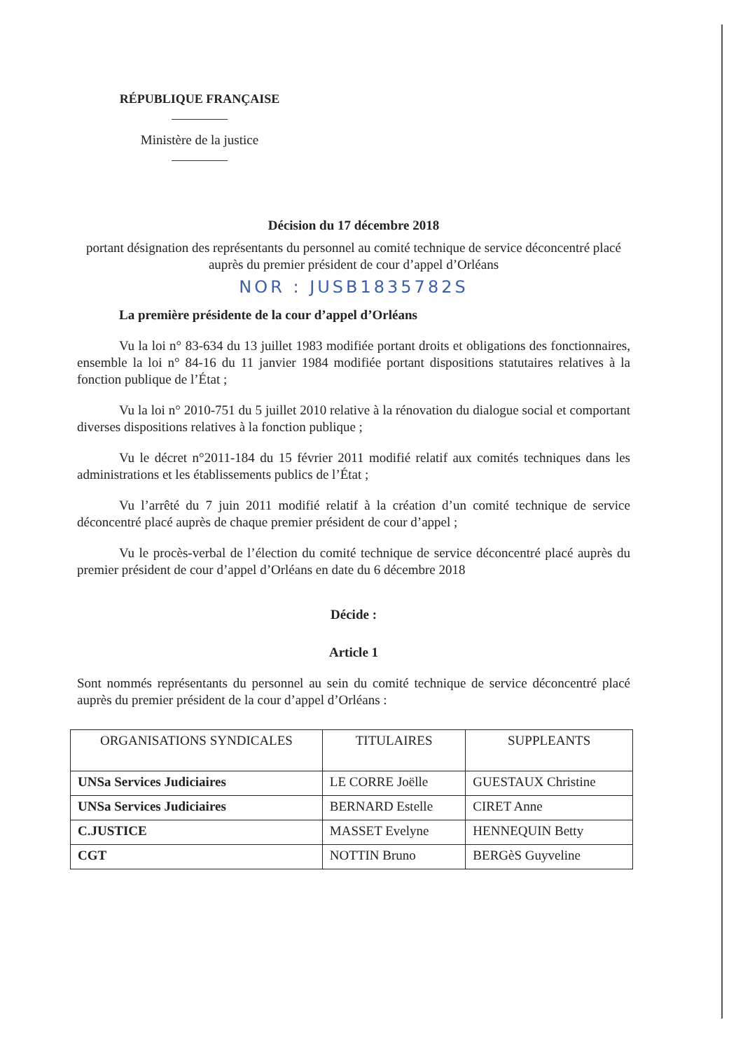RÉPUBLIQUE FRANÇAISE
Ministère de la justice
Décision du 17 décembre 2018
portant désignation des représentants du personnel au comité technique de service déconcentré placé auprès du premier président de cour d’appel d’Orléans
NOR : JUSB1835782S
La première présidente de la cour d’appel d’Orléans
Vu la loi n° 83-634 du 13 juillet 1983 modifiée portant droits et obligations des fonctionnaires, ensemble la loi n° 84-16 du 11 janvier 1984 modifiée portant dispositions statutaires relatives à la fonction publique de l’État ;
Vu la loi n° 2010-751 du 5 juillet 2010 relative à la rénovation du dialogue social et comportant diverses dispositions relatives à la fonction publique ;
Vu le décret n°2011-184 du 15 février 2011 modifié relatif aux comités techniques dans les administrations et les établissements publics de l’État ;
Vu l’arrêté du 7 juin 2011 modifié relatif à la création d’un comité technique de service déconcentré placé auprès de chaque premier président de cour d’appel ;
Vu le procès-verbal de l’élection du comité technique de service déconcentré placé auprès du premier président de cour d’appel d’Orléans en date du 6 décembre 2018
Décide :
Article 1
Sont nommés représentants du personnel au sein du comité technique de service déconcentré placé auprès du premier président de la cour d’appel d’Orléans :
| ORGANISATIONS SYNDICALES | TITULAIRES | SUPPLEANTS |
| --- | --- | --- |
| UNSa Services Judiciaires | LE CORRE Joëlle | GUESTAUX Christine |
| UNSa Services Judiciaires | BERNARD Estelle | CIRET Anne |
| C.JUSTICE | MASSET Evelyne | HENNEQUIN Betty |
| CGT | NOTTIN Bruno | BERGèS Guyveline |